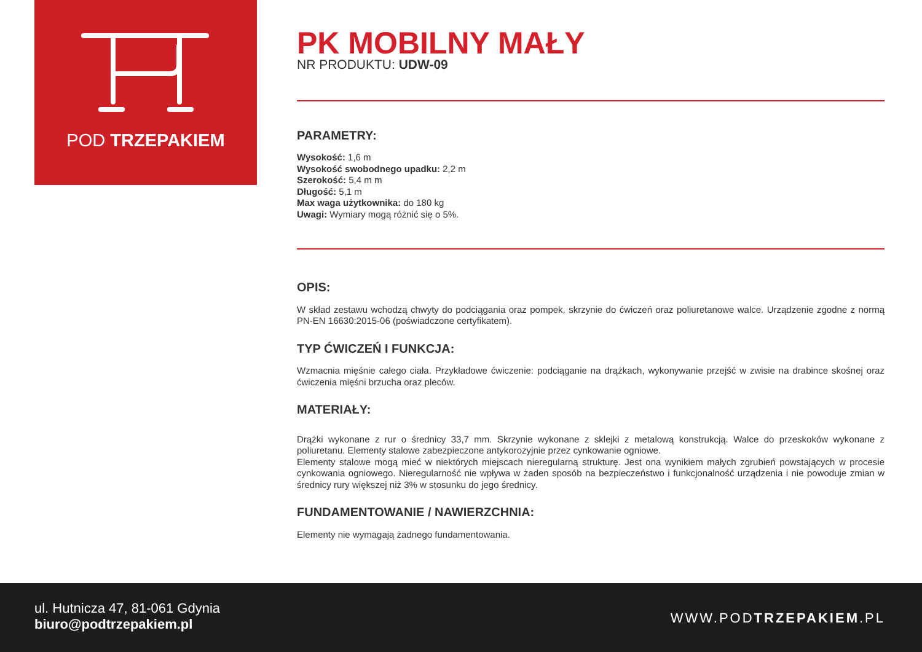POD TRZEPAKIEM
PK MOBILNY MAŁY
NR PRODUKTU: UDW-09
PARAMETRY:
Wysokość: 1,6 m
Wysokość swobodnego upadku: 2,2 m
Szerokość: 5,4 m m
Długość: 5,1 m
Max waga użytkownika: do 180 kg
Uwagi: Wymiary mogą różnić się o 5%.
OPIS:
W skład zestawu wchodzą chwyty do podciągania oraz pompek, skrzynie do ćwiczeń oraz poliuretanowe walce. Urządzenie zgodne z normą PN-EN 16630:2015-06 (poświadczone certyfikatem).
TYP ĆWICZEŃ I FUNKCJA:
Wzmacnia mięśnie całego ciała. Przykładowe ćwiczenie: podciąganie na drążkach, wykonywanie przejść w zwisie na drabince skośnej oraz ćwiczenia mięśni brzucha oraz pleców.
MATERIAŁY:
Drążki wykonane z rur o średnicy 33,7 mm. Skrzynie wykonane z sklejki z metalową konstrukcją. Walce do przeskoków wykonane z poliuretanu. Elementy stalowe zabezpieczone antykorozyjnie przez cynkowanie ogniowe.
Elementy stalowe mogą mieć w niektórych miejscach nieregularną strukturę. Jest ona wynikiem małych zgrubień powstających w procesie cynkowania ogniowego. Nieregularność nie wpływa w żaden sposób na bezpieczeństwo i funkcjonalność urządzenia i nie powoduje zmian w średnicy rury większej niż 3% w stosunku do jego średnicy.
FUNDAMENTOWANIE / NAWIERZCHNIA:
Elementy nie wymagają żadnego fundamentowania.
ul. Hutnicza 47, 81-061 Gdynia
biuro@podtrzepakiem.pl
WWW.PODTRZEPAKIEM.PL